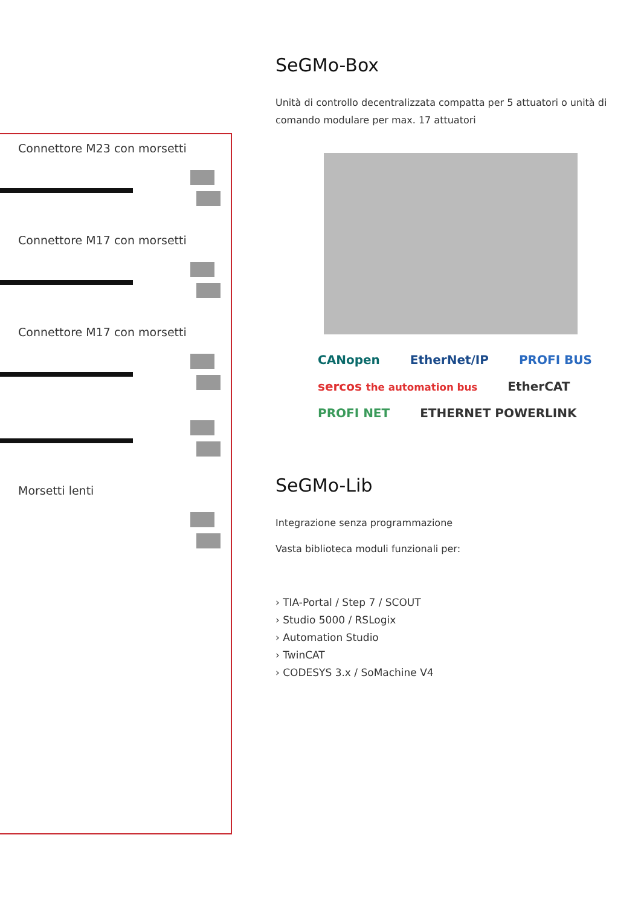Connettore M23 con morsetti
Connettore M17 con morsetti
Connettore M17 con morsetti
Morsetti lenti
SeGMo-Box
Unità di controllo decentralizzata compatta per 5 attuatori o unità di comando modulare per max. 17 attuatori
CANopen EtherNet/IP PROFI BUS sercos the automation bus EtherCAT PROFI NET ETHERNET POWERLINK
SeGMo-Lib
Integrazione senza programmazione
Vasta biblioteca moduli funzionali per:
› TIA-Portal / Step 7 / SCOUT
› Studio 5000 / RSLogix
› Automation Studio
› TwinCAT
› CODESYS 3.x / SoMachine V4